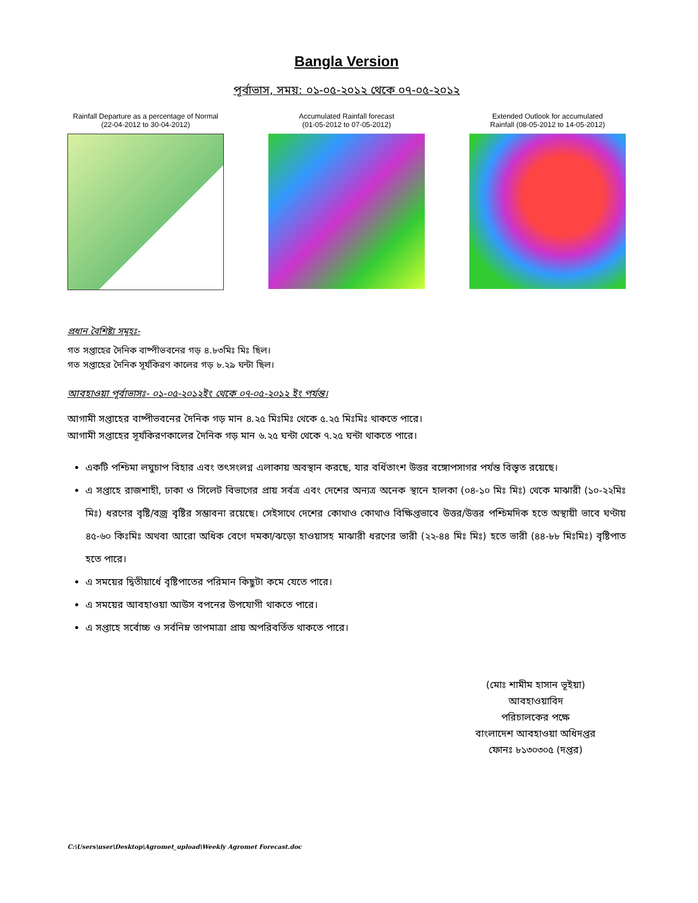Bangla Version
পূর্বাভাস, সময়: ০১-০৫-২০১২ থেকে ০৭-০৫-২০১২
Rainfall Departure as a percentage of Normal
(22-04-2012 to 30-04-2012)
Accumulated Rainfall forecast
(01-05-2012 to 07-05-2012)
Extended Outlook for accumulated
Rainfall (08-05-2012 to 14-05-2012)
প্রধান বৈশিষ্ট্য সমূহঃ-
গত সপ্তাহের দৈনিক বাষ্পীভবনের গড় ৪.৮৩মিঃ মিঃ ছিল।
গত সপ্তাহের দৈনিক সূর্যকিরণ কালের গড় ৮.২৯ ঘন্টা ছিল।
আবহাওয়া পূর্বাভাসঃ- ০১-০৫-২০১২ইং থেকে ০৭-০৫-২০১২ ইং পর্যন্ত।
আগামী সপ্তাহের বাষ্পীভবনের দৈনিক গড় মান ৪.২৫ মিঃমিঃ থেকে ৫.২৫ মিঃমিঃ থাকতে পারে।
আগামী সপ্তাহের সূর্যকিরণকালের দৈনিক গড় মান ৬.২৫ ঘন্টা থেকে ৭.২৫ ঘন্টা থাকতে পারে।
একটি পশ্চিমা লঘুচাপ বিহার এবং তৎসংলগ্ন এলাকায় অবস্থান করছে, যার বর্ধিতাংশ উত্তর বঙ্গোপসাগর পর্যন্ত বিস্তৃত রয়েছে।
এ সপ্তাহে রাজশাহী, ঢাকা ও সিলেট বিভাগের প্রায় সর্বত্র এবং দেশের অন্যত্র অনেক স্থানে হালকা (০৪-১০ মিঃ মিঃ) থেকে মাঝারী (১০-২২মিঃ মিঃ) ধরণের বৃষ্টি/বজ্র বৃষ্টির সম্ভাবনা রয়েছে। সেইসাথে দেশের কোথাও কোথাও বিক্ষিপ্তভাবে উত্তর/উত্তর পশ্চিমদিক হতে অস্থায়ী ভাবে ঘণ্টায় ৪৫-৬০ কিঃমিঃ অথবা আরো অধিক বেগে দমকা/ঝড়ো হাওয়াসহ মাঝারী ধরণের ভারী (২২-৪৪ মিঃ মিঃ) হতে ভারী (৪৪-৮৮ মিঃমিঃ) বৃষ্টিপাত হতে পারে।
এ সময়ের দ্বিতীয়ার্ধে বৃষ্টিপাতের পরিমান কিছুটা কমে যেতে পারে।
এ সময়ের আবহাওয়া আউস বপনের উপযোগী থাকতে পারে।
এ সপ্তাহে সর্বোচ্চ ও সর্বনিম্ন তাপমাত্রা প্রায় অপরিবর্তিত থাকতে পারে।
(মোঃ শামীম হাসান ভূইয়া)
আবহাওয়াবিদ
পরিচালকের পক্ষে
বাংলাদেশ আবহাওয়া অধিদপ্তর
ফোনঃ ৮১৩০৩০৫ (দপ্তর)
C:\Users\user\Desktop\Agromet_upload\Weekly Agromet Forecast.doc